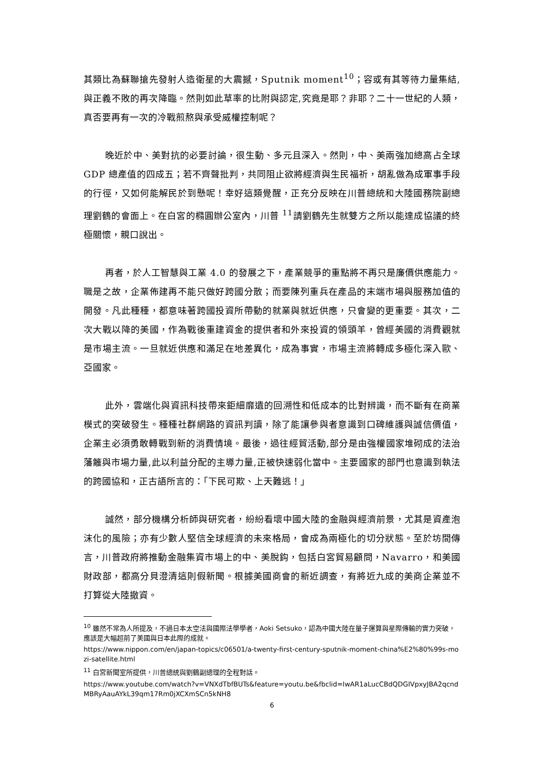其類比為蘇聯搶先發射人造衛星的大震撼，Sputnik moment<sup>10</sup>；容或有其等待力量集結,與正義不敗的再次降臨。然則如此草率的比附與認定,究竟是耶？非耶？二十一世紀的人類，真否要再有一次的冷戰煎熬與承受威權控制呢？
晚近於中、美對抗的必要討論，很生動、多元且深入。然則，中、美兩強加總高占全球 GDP 總產值的四成五；若不齊聲批判，共同阻止欲將經濟與生民福祈，胡亂做為成軍事手段的行徑，又如何能解民於到懸呢！幸好這類覺醒，正充分反映在川普總統和大陸國務院副總理劉鶴的會面上。在白宮的橢圓辦公室內，川普 <sup>11</sup>請劉鶴先生就雙方之所以能達成協議的終極關懷，親口說出。
再者，於人工智慧與工業 4.0 的發展之下，產業競爭的重點將不再只是廉價供應能力。職是之故，企業佈建再不能只做好跨國分散；而要陳列重兵在產品的末端市場與服務加值的開發。凡此種種，都意味著跨國投資所帶動的就業與就近供應，只會變的更重要。其次，二次大戰以降的美國，作為戰後重建資金的提供者和外來投資的領頭羊，曾經美國的消費觀就是市場主流。一旦就近供應和滿足在地差異化，成為事實，市場主流將轉成多極化深入歐、亞國家。
此外，雲端化與資訊科技帶來鉅細靡遺的回溯性和低成本的比對辨識，而不斷有在商業模式的突破發生。種種社群網路的資訊判讀，除了能讓參與者意識到口碑維護與誠信價值，企業主必須勇敢轉戰到新的消費情境。最後，過往經貿活動,部分是由強權國家堆砌成的法治藩籬與市場力量,此以利益分配的主導力量,正被快速弱化當中。主要國家的部門也意識到執法的跨國協和，正古語所言的：「下民可欺、上天難逃！」
誠然，部分機構分析師與研究者，紛紛看壞中國大陸的金融與經濟前景，尤其是資產泡沫化的風險；亦有少數人堅信全球經濟的未來格局，會成為兩極化的切分狀態。至於坊間傳言，川普政府將推動金融集資市場上的中、美脫鈎，包括白宮貿易顧問，Navarro，和美國財政部，都高分貝澄清這則假新聞。根據美國商會的新近調查，有將近九成的美商企業並不打算從大陸撤資。
<sup>10</sup> 雖然不常為人所提及，不過日本太空法與國際法學學者，Aoki Setsuko，認為中國大陸在量子運算與星際傳輸的實力突破，應該是大幅超前了美國與日本此際的成就。
https://www.nippon.com/en/japan-topics/c06501/a-twenty-first-century-sputnik-moment-china%E2%80%99s-mozi-satellite.html
<sup>11</sup> 白宮新聞室所提供，川普總統與劉鶴副總理的全程對話。
https://www.youtube.com/watch?v=VNXdTbfBUTs&feature=youtu.be&fbclid=IwAR1aLucCBdQDGIVpxyJBA2qcndMBRyAauAYkL39qm17Rm0jXCXmSCn5kNH8
6